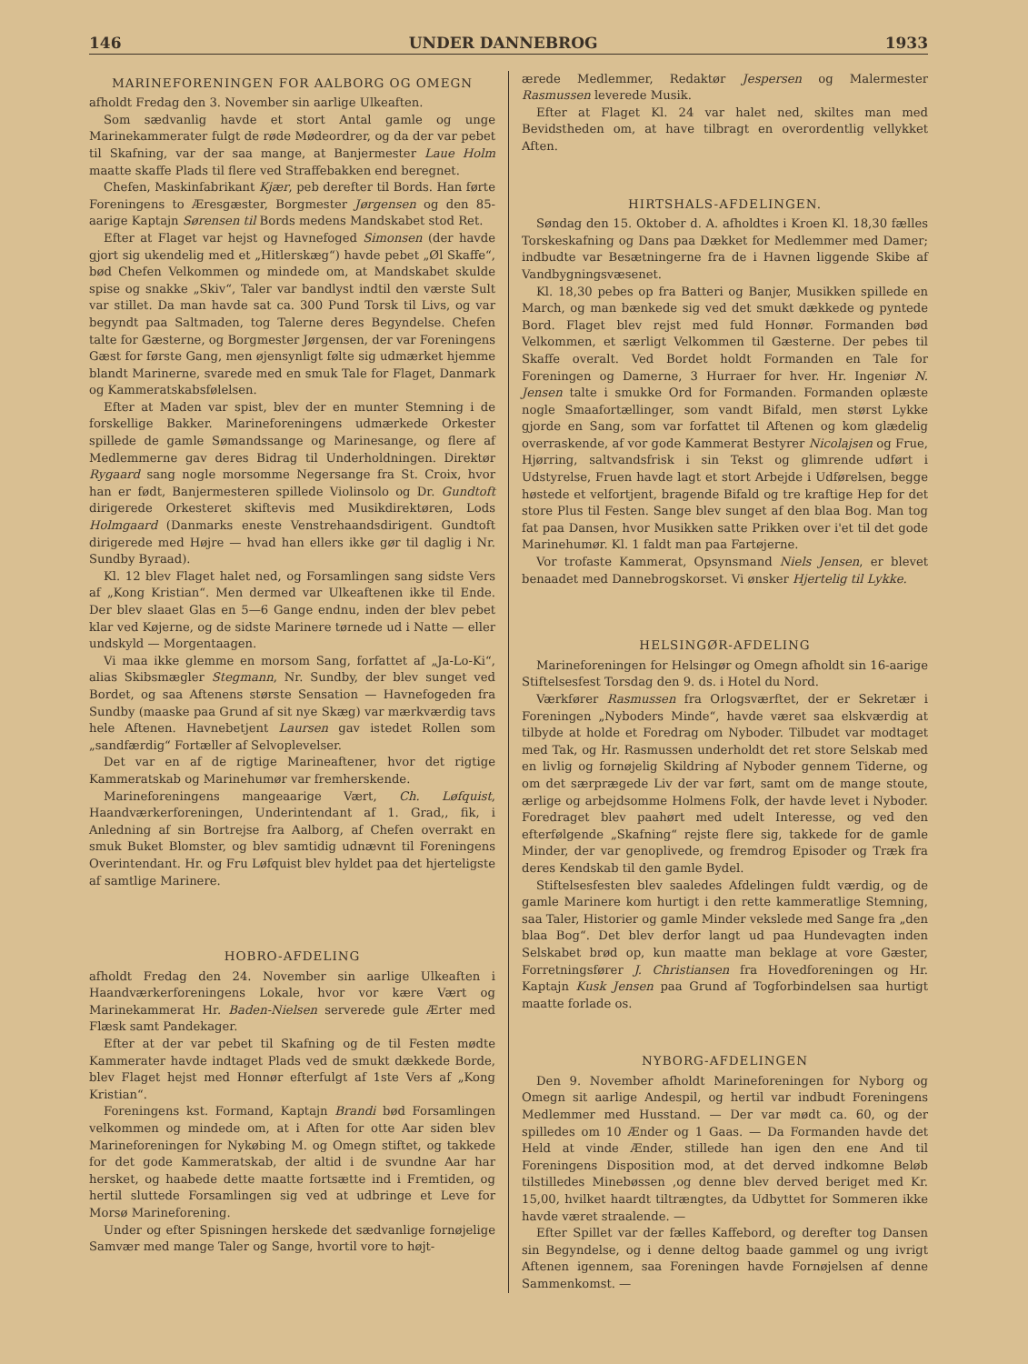146 UNDER DANNEBROG 1933
MARINEFORENINGEN FOR AALBORG OG OMEGN
afholdt Fredag den 3. November sin aarlige Ulkeaften.
Som sædvanlig havde et stort Antal gamle og unge Marinekammerater fulgt de røde Mødeordrer, og da der var pebet til Skafning, var der saa mange, at Banjermester Laue Holm maatte skaffe Plads til flere ved Straffebakken end beregnet.
Chefen, Maskinfabrikant Kjær, peb derefter til Bords. Han førte Foreningens to Æresgæster, Borgmester Jørgensen og den 85-aarige Kaptajn Sørensen til Bords medens Mandskabet stod Ret.
Efter at Flaget var hejst og Havnefoged Simonsen (der havde gjort sig ukendelig med et „Hitlerskæg“) havde pebet „Øl Skaffe“, bød Chefen Velkommen og mindede om, at Mandskabet skulde spise og snakke „Skiv“, Taler var bandlyst indtil den værste Sult var stillet. Da man havde sat ca. 300 Pund Torsk til Livs, og var begyndt paa Saltmaden, tog Talerne deres Begyndelse. Chefen talte for Gæsterne, og Borgmester Jørgensen, der var Foreningens Gæst for første Gang, men øjensynligt følte sig udmærket hjemme blandt Marinerne, svarede med en smuk Tale for Flaget, Danmark og Kammeratskabsfølelsen.
Efter at Maden var spist, blev der en munter Stemning i de forskellige Bakker. Marineforeningens udmærkede Orkester spillede de gamle Sømandssange og Marinesange, og flere af Medlemmerne gav deres Bidrag til Underholdningen. Direktør Rygaard sang nogle morsomme Negersange fra St. Croix, hvor han er født, Banjermesteren spillede Violinsolo og Dr. Gundtoft dirigerede Orkesteret skiftevis med Musikdirektøren, Lods Holmgaard (Danmarks eneste Venstrehaandsdirigent. Gundtoft dirigerede med Højre — hvad han ellers ikke gør til daglig i Nr. Sundby Byraad).
Kl. 12 blev Flaget halet ned, og Forsamlingen sang sidste Vers af „Kong Kristian“. Men dermed var Ulkeaftenen ikke til Ende. Der blev slaaet Glas en 5—6 Gange endnu, inden der blev pebet klar ved Køjerne, og de sidste Marinere tørnede ud i Natte — eller undskyld — Morgentaagen.
Vi maa ikke glemme en morsom Sang, forfattet af „Ja-Lo-Ki“, alias Skibsmægler Stegmann, Nr. Sundby, der blev sunget ved Bordet, og saa Aftenens største Sensation — Havnefogeden fra Sundby (maaske paa Grund af sit nye Skæg) var mærkværdig tavs hele Aftenen. Havnebetjent Laursen gav istedet Rollen som „sandfærdig“ Fortæller af Selvoplevelser.
Det var en af de rigtige Marineaftener, hvor det rigtige Kammeratskab og Marinehumør var fremherskende.
Marineforeningens mangeaarige Vært, Ch. Løfquist, Haandværkerforeningen, Underintendant af 1. Grad,, fik, i Anledning af sin Bortrejse fra Aalborg, af Chefen overrakt en smuk Buket Blomster, og blev samtidig udnævnt til Foreningens Overintendant. Hr. og Fru Løfquist blev hyldet paa det hjerteligste af samtlige Marinere.
HOBRO-AFDELING
afholdt Fredag den 24. November sin aarlige Ulkeaften i Haandværkerforeningens Lokale, hvor vor kære Vært og Marinekammerat Hr. Baden-Nielsen serverede gule Ærter med Flæsk samt Pandekager.
Efter at der var pebet til Skafning og de til Festen mødte Kammerater havde indtaget Plads ved de smukt dækkede Borde, blev Flaget hejst med Honnør efterfulgt af 1ste Vers af „Kong Kristian“.
Foreningens kst. Formand, Kaptajn Brandi bød Forsamlingen velkommen og mindede om, at i Aften for otte Aar siden blev Marineforeningen for Nykøbing M. og Omegn stiftet, og takkede for det gode Kammeratskab, der altid i de svundne Aar har hersket, og haabede dette maatte fortsætte ind i Fremtiden, og hertil sluttede Forsamlingen sig ved at udbringe et Leve for Morsø Marineforening.
Under og efter Spisningen herskede det sædvanlige fornøjelige Samvær med mange Taler og Sange, hvortil vore to højt-
ærede Medlemmer, Redaktør Jespersen og Malermester Rasmussen leverede Musik.
Efter at Flaget Kl. 24 var halet ned, skiltes man med Bevidstheden om, at have tilbragt en overordentlig vellykket Aften.
HIRTSHALS-AFDELINGEN.
Søndag den 15. Oktober d. A. afholdtes i Kroen Kl. 18,30 fælles Torskeskafning og Dans paa Dækket for Medlemmer med Damer; indbudte var Besætningerne fra de i Havnen liggende Skibe af Vandbygningsvæsenet.
Kl. 18,30 pebes op fra Batteri og Banjer, Musikken spillede en March, og man bænkede sig ved det smukt dækkede og pyntede Bord. Flaget blev rejst med fuld Honnør. Formanden bød Velkommen, et særligt Velkommen til Gæsterne. Der pebes til Skaffe overalt. Ved Bordet holdt Formanden en Tale for Foreningen og Damerne, 3 Hurraer for hver. Hr. Ingeniør N. Jensen talte i smukke Ord for Formanden. Formanden oplæste nogle Smaafortællinger, som vandt Bifald, men størst Lykke gjorde en Sang, som var forfattet til Aftenen og kom glædelig overraskende, af vor gode Kammerat Bestyrer Nicolajsen og Frue, Hjørring, saltvandsfrisk i sin Tekst og glimrende udført i Udstyrelse, Fruen havde lagt et stort Arbejde i Udførelsen, begge høstede et velfortjent, bragende Bifald og tre kraftige Hep for det store Plus til Festen. Sange blev sunget af den blaa Bog. Man tog fat paa Dansen, hvor Musikken satte Prikken over i'et til det gode Marinehumør. Kl. 1 faldt man paa Fartøjerne.
Vor trofaste Kammerat, Opsynsmand Niels Jensen, er blevet benaadet med Dannebrogskorset. Vi ønsker Hjertelig til Lykke.
HELSINGØR-AFDELING
Marineforeningen for Helsingør og Omegn afholdt sin 16-aarige Stiftelsesfest Torsdag den 9. ds. i Hotel du Nord.
Værkfører Rasmussen fra Orlogsværftet, der er Sekretær i Foreningen „Nyboders Minde“, havde været saa elskværdig at tilbyde at holde et Foredrag om Nyboder. Tilbudet var modtaget med Tak, og Hr. Rasmussen underholdt det ret store Selskab med en livlig og fornøjelig Skildring af Nyboder gennem Tiderne, og om det særprægede Liv der var ført, samt om de mange stoute, ærlige og arbejdsomme Holmens Folk, der havde levet i Nyboder. Foredraget blev paahørt med udelt Interesse, og ved den efterfølgende „Skafning“ rejste flere sig, takkede for de gamle Minder, der var genoplivede, og fremdrog Episoder og Træk fra deres Kendskab til den gamle Bydel.
Stiftelsesfesten blev saaledes Afdelingen fuldt værdig, og de gamle Marinere kom hurtigt i den rette kammeratlige Stemning, saa Taler, Historier og gamle Minder vekslede med Sange fra „den blaa Bog“. Det blev derfor langt ud paa Hundevagten inden Selskabet brød op, kun maatte man beklage at vore Gæster, Forretningsfører J. Christiansen fra Hovedforeningen og Hr. Kaptajn Kusk Jensen paa Grund af Togforbindelsen saa hurtigt maatte forlade os.
NYBORG-AFDELINGEN
Den 9. November afholdt Marineforeningen for Nyborg og Omegn sit aarlige Andespil, og hertil var indbudt Foreningens Medlemmer med Husstand. — Der var mødt ca. 60, og der spilledes om 10 Ænder og 1 Gaas. — Da Formanden havde det Held at vinde Ænder, stillede han igen den ene And til Foreningens Disposition mod, at det derved indkomne Beløb tilstilledes Minebøssen ,og denne blev derved beriget med Kr. 15,00, hvilket haardt tiltrængtes, da Udbyttet for Sommeren ikke havde været straalende. —
Efter Spillet var der fælles Kaffebord, og derefter tog Dansen sin Begyndelse, og i denne deltog baade gammel og ung ivrigt Aftenen igennem, saa Foreningen havde Fornøjelsen af denne Sammenkomst. —